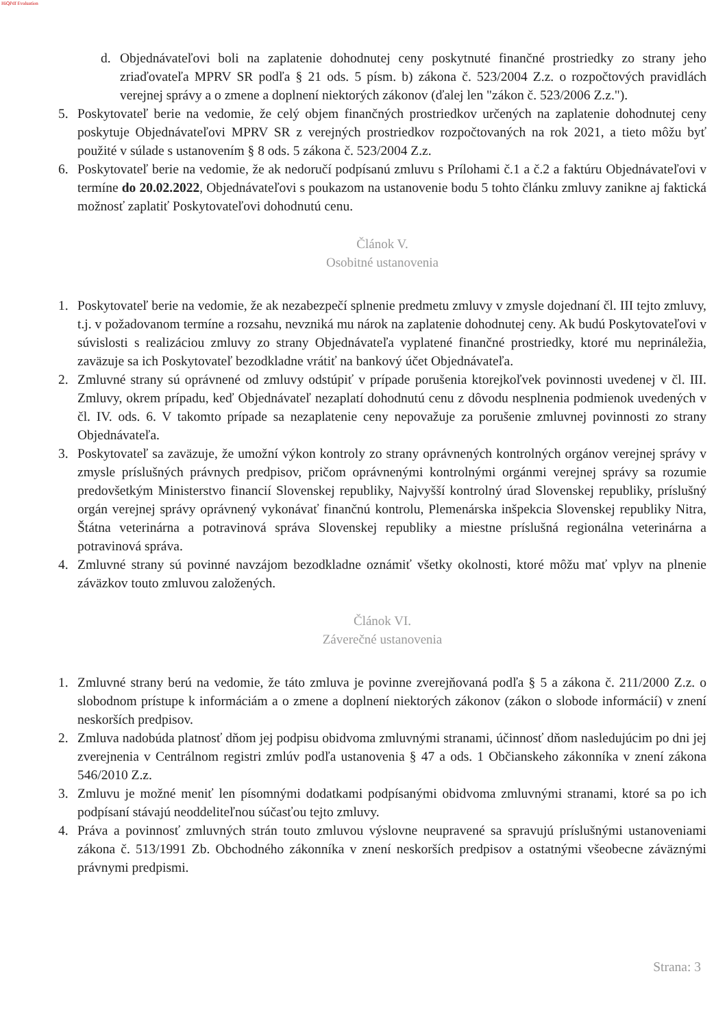HiQPdf Evaluation
d. Objednávateľovi boli na zaplatenie dohodnutej ceny poskytnuté finančné prostriedky zo strany jeho zriaďovateľa MPRV SR podľa § 21 ods. 5 písm. b) zákona č. 523/2004 Z.z. o rozpočtových pravidlách verejnej správy a o zmene a doplnení niektorých zákonov (ďalej len "zákon č. 523/2006 Z.z.").
5. Poskytovateľ berie na vedomie, že celý objem finančných prostriedkov určených na zaplatenie dohodnutej ceny poskytuje Objednávateľovi MPRV SR z verejných prostriedkov rozpočtovaných na rok 2021, a tieto môžu byť použité v súlade s ustanovením § 8 ods. 5 zákona č. 523/2004 Z.z.
6. Poskytovateľ berie na vedomie, že ak nedoručí podpísanú zmluvu s Prílohami č.1 a č.2 a faktúru Objednávateľovi v termíne do 20.02.2022, Objednávateľovi s poukazom na ustanovenie bodu 5 tohto článku zmluvy zanikne aj faktická možnosť zaplatiť Poskytovateľovi dohodnutú cenu.
Článok V.
Osobitné ustanovenia
1. Poskytovateľ berie na vedomie, že ak nezabezpečí splnenie predmetu zmluvy v zmysle dojednaní čl. III tejto zmluvy, t.j. v požadovanom termíne a rozsahu, nevzniká mu nárok na zaplatenie dohodnutej ceny. Ak budú Poskytovateľovi v súvislosti s realizáciou zmluvy zo strany Objednávateľa vyplatené finančné prostriedky, ktoré mu neprináležia, zaväzuje sa ich Poskytovateľ bezodkladne vrátiť na bankový účet Objednávateľa.
2. Zmluvné strany sú oprávnené od zmluvy odstúpiť v prípade porušenia ktorejkoľvek povinnosti uvedenej v čl. III. Zmluvy, okrem prípadu, keď Objednávateľ nezaplatí dohodnutú cenu z dôvodu nesplnenia podmienok uvedených v čl. IV. ods. 6. V takomto prípade sa nezaplatenie ceny nepovažuje za porušenie zmluvnej povinnosti zo strany Objednávateľa.
3. Poskytovateľ sa zaväzuje, že umožní výkon kontroly zo strany oprávnených kontrolných orgánov verejnej správy v zmysle príslušných právnych predpisov, pričom oprávnenými kontrolnými orgánmi verejnej správy sa rozumie predovšetkým Ministerstvo financií Slovenskej republiky, Najvyšší kontrolný úrad Slovenskej republiky, príslušný orgán verejnej správy oprávnený vykonávať finančnú kontrolu, Plemenárska inšpekcia Slovenskej republiky Nitra, Štátna veterinárna a potravinová správa Slovenskej republiky a miestne príslušná regionálna veterinárna a potravinová správa.
4. Zmluvné strany sú povinné navzájom bezodkladne oznámiť všetky okolnosti, ktoré môžu mať vplyv na plnenie záväzkov touto zmluvou založených.
Článok VI.
Záverečné ustanovenia
1. Zmluvné strany berú na vedomie, že táto zmluva je povinne zverejňovaná podľa § 5 a zákona č. 211/2000 Z.z. o slobodnom prístupe k informáciám a o zmene a doplnení niektorých zákonov (zákon o slobode informácií) v znení neskorších predpisov.
2. Zmluva nadobúda platnosť dňom jej podpisu obidvoma zmluvnými stranami, účinnosť dňom nasledujúcim po dni jej zverejnenia v Centrálnom registri zmlúv podľa ustanovenia § 47 a ods. 1 Občianskeho zákonníka v znení zákona 546/2010 Z.z.
3. Zmluvu je možné meniť len písomnými dodatkami podpísanými obidvoma zmluvnými stranami, ktoré sa po ich podpísaní stávajú neoddeliteľnou súčasťou tejto zmluvy.
4. Práva a povinnosť zmluvných strán touto zmluvou výslovne neupravené sa spravujú príslušnými ustanoveniami zákona č. 513/1991 Zb. Obchodného zákonníka v znení neskorších predpisov a ostatnými všeobecne záväznými právnymi predpismi.
Strana: 3